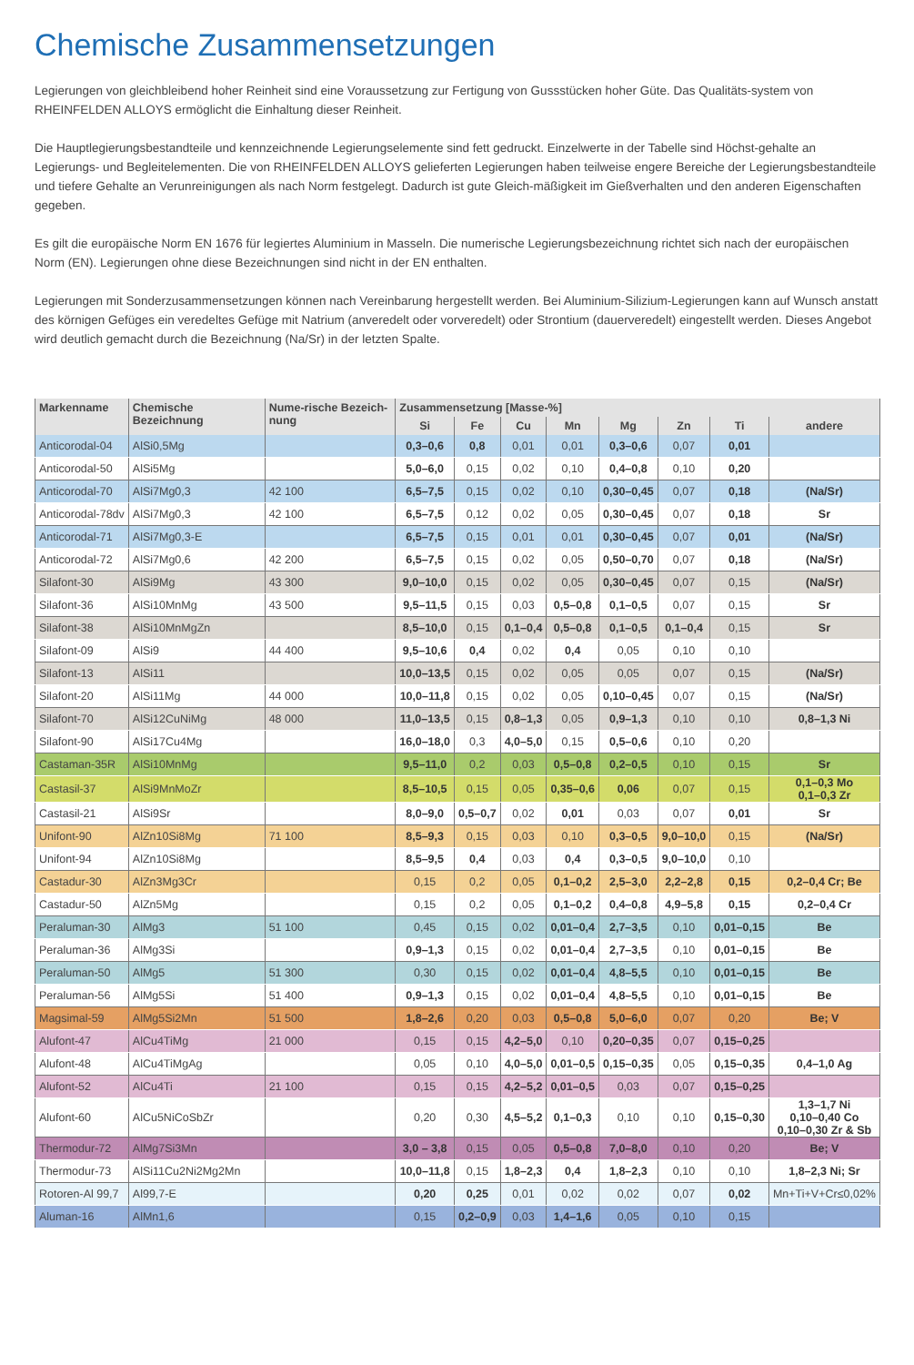Chemische Zusammensetzungen
Legierungen von gleichbleibend hoher Reinheit sind eine Voraussetzung zur Fertigung von Gussstücken hoher Güte. Das Qualitäts-system von RHEINFELDEN ALLOYS ermöglicht die Einhaltung dieser Reinheit.
Die Hauptlegierungsbestandteile und kennzeichnende Legierungselemente sind fett gedruckt. Einzelwerte in der Tabelle sind Höchst-gehalte an Legierungs- und Begleitelementen. Die von RHEINFELDEN ALLOYS gelieferten Legierungen haben teilweise engere Bereiche der Legierungsbestandteile und tiefere Gehalte an Verunreinigungen als nach Norm festgelegt. Dadurch ist gute Gleich-mäßigkeit im Gießverhalten und den anderen Eigenschaften gegeben.
Es gilt die europäische Norm EN 1676 für legiertes Aluminium in Masseln. Die numerische Legierungsbezeichnung richtet sich nach der europäischen Norm (EN). Legierungen ohne diese Bezeichnungen sind nicht in der EN enthalten.
Legierungen mit Sonderzusammensetzungen können nach Vereinbarung hergestellt werden. Bei Aluminium-Silizium-Legierungen kann auf Wunsch anstatt des körnigen Gefüges ein veredeltes Gefüge mit Natrium (anveredelt oder vorveredelt) oder Strontium (dauerveredelt) eingestellt werden. Dieses Angebot wird deutlich gemacht durch die Bezeichnung (Na/Sr) in der letzten Spalte.
| Markenname | Chemische Bezeichnung | Nume-rische Bezeich-nung | Zusammensetzung [Masse-%] | | | | | | | |
| --- | --- | --- | --- | --- | --- | --- | --- | --- | --- | --- |
| | | | Si | Fe | Cu | Mn | Mg | Zn | Ti | andere |
| Anticorodal-04 | AlSi0,5Mg | | 0,3–0,6 | 0,8 | 0,01 | 0,01 | 0,3–0,6 | 0,07 | 0,01 | |
| Anticorodal-50 | AlSi5Mg | | 5,0–6,0 | 0,15 | 0,02 | 0,10 | 0,4–0,8 | 0,10 | 0,20 | |
| Anticorodal-70 | AlSi7Mg0,3 | 42 100 | 6,5–7,5 | 0,15 | 0,02 | 0,10 | 0,30–0,45 | 0,07 | 0,18 | (Na/Sr) |
| Anticorodal-78dv | AlSi7Mg0,3 | 42 100 | 6,5–7,5 | 0,12 | 0,02 | 0,05 | 0,30–0,45 | 0,07 | 0,18 | Sr |
| Anticorodal-71 | AlSi7Mg0,3-E | | 6,5–7,5 | 0,15 | 0,01 | 0,01 | 0,30–0,45 | 0,07 | 0,01 | (Na/Sr) |
| Anticorodal-72 | AlSi7Mg0,6 | 42 200 | 6,5–7,5 | 0,15 | 0,02 | 0,05 | 0,50–0,70 | 0,07 | 0,18 | (Na/Sr) |
| Silafont-30 | AlSi9Mg | 43 300 | 9,0–10,0 | 0,15 | 0,02 | 0,05 | 0,30–0,45 | 0,07 | 0,15 | (Na/Sr) |
| Silafont-36 | AlSi10MnMg | 43 500 | 9,5–11,5 | 0,15 | 0,03 | 0,5–0,8 | 0,1–0,5 | 0,07 | 0,15 | Sr |
| Silafont-38 | AlSi10MnMgZn | | 8,5–10,0 | 0,15 | 0,1–0,4 | 0,5–0,8 | 0,1–0,5 | 0,1–0,4 | 0,15 | Sr |
| Silafont-09 | AlSi9 | 44 400 | 9,5–10,6 | 0,4 | 0,02 | 0,4 | 0,05 | 0,10 | 0,10 | |
| Silafont-13 | AlSi11 | | 10,0–13,5 | 0,15 | 0,02 | 0,05 | 0,05 | 0,07 | 0,15 | (Na/Sr) |
| Silafont-20 | AlSi11Mg | 44 000 | 10,0–11,8 | 0,15 | 0,02 | 0,05 | 0,10–0,45 | 0,07 | 0,15 | (Na/Sr) |
| Silafont-70 | AlSi12CuNiMg | 48 000 | 11,0–13,5 | 0,15 | 0,8–1,3 | 0,05 | 0,9–1,3 | 0,10 | 0,10 | 0,8–1,3 Ni |
| Silafont-90 | AlSi17Cu4Mg | | 16,0–18,0 | 0,3 | 4,0–5,0 | 0,15 | 0,5–0,6 | 0,10 | 0,20 | |
| Castaman-35R | AlSi10MnMg | | 9,5–11,0 | 0,2 | 0,03 | 0,5–0,8 | 0,2–0,5 | 0,10 | 0,15 | Sr |
| Castasil-37 | AlSi9MnMoZr | | 8,5–10,5 | 0,15 | 0,05 | 0,35–0,6 | 0,06 | 0,07 | 0,15 | 0,1–0,3 Mo 0,1–0,3 Zr |
| Castasil-21 | AlSi9Sr | | 8,0–9,0 | 0,5–0,7 | 0,02 | 0,01 | 0,03 | 0,07 | 0,01 | Sr |
| Unifont-90 | AlZn10Si8Mg | 71 100 | 8,5–9,3 | 0,15 | 0,03 | 0,10 | 0,3–0,5 | 9,0–10,0 | 0,15 | (Na/Sr) |
| Unifont-94 | AlZn10Si8Mg | | 8,5–9,5 | 0,4 | 0,03 | 0,4 | 0,3–0,5 | 9,0–10,0 | 0,10 | |
| Castadur-30 | AlZn3Mg3Cr | | 0,15 | 0,2 | 0,05 | 0,1–0,2 | 2,5–3,0 | 2,2–2,8 | 0,15 | 0,2–0,4 Cr; Be |
| Castadur-50 | AlZn5Mg | | 0,15 | 0,2 | 0,05 | 0,1–0,2 | 0,4–0,8 | 4,9–5,8 | 0,15 | 0,2–0,4 Cr |
| Peraluman-30 | AlMg3 | 51 100 | 0,45 | 0,15 | 0,02 | 0,01–0,4 | 2,7–3,5 | 0,10 | 0,01–0,15 | Be |
| Peraluman-36 | AlMg3Si | | 0,9–1,3 | 0,15 | 0,02 | 0,01–0,4 | 2,7–3,5 | 0,10 | 0,01–0,15 | Be |
| Peraluman-50 | AlMg5 | 51 300 | 0,30 | 0,15 | 0,02 | 0,01–0,4 | 4,8–5,5 | 0,10 | 0,01–0,15 | Be |
| Peraluman-56 | AlMg5Si | 51 400 | 0,9–1,3 | 0,15 | 0,02 | 0,01–0,4 | 4,8–5,5 | 0,10 | 0,01–0,15 | Be |
| Magsimal-59 | AlMg5Si2Mn | 51 500 | 1,8–2,6 | 0,20 | 0,03 | 0,5–0,8 | 5,0–6,0 | 0,07 | 0,20 | Be; V |
| Alufont-47 | AlCu4TiMg | 21 000 | 0,15 | 0,15 | 4,2–5,0 | 0,10 | 0,20–0,35 | 0,07 | 0,15–0,25 | |
| Alufont-48 | AlCu4TiMgAg | | 0,05 | 0,10 | 4,0–5,0 | 0,01–0,5 | 0,15–0,35 | 0,05 | 0,15–0,35 | 0,4–1,0 Ag |
| Alufont-52 | AlCu4Ti | 21 100 | 0,15 | 0,15 | 4,2–5,2 | 0,01–0,5 | 0,03 | 0,07 | 0,15–0,25 | |
| Alufont-60 | AlCu5NiCoSbZr | | 0,20 | 0,30 | 4,5–5,2 | 0,1–0,3 | 0,10 | 0,10 | 0,15–0,30 | 1,3–1,7 Ni 0,10–0,40 Co 0,10–0,30 Zr & Sb |
| Thermodur-72 | AlMg7Si3Mn | | 3,0 – 3,8 | 0,15 | 0,05 | 0,5–0,8 | 7,0–8,0 | 0,10 | 0,20 | Be; V |
| Thermodur-73 | AlSi11Cu2Ni2Mg2Mn | | 10,0–11,8 | 0,15 | 1,8–2,3 | 0,4 | 1,8–2,3 | 0,10 | 0,10 | 1,8–2,3 Ni; Sr |
| Rotoren-Al 99,7 | Al99,7-E | | 0,20 | 0,25 | 0,01 | 0,02 | 0,02 | 0,07 | 0,02 | Mn+Ti+V+Cr≤0,02% |
| Aluman-16 | AlMn1,6 | | 0,15 | 0,2–0,9 | 0,03 | 1,4–1,6 | 0,05 | 0,10 | 0,15 | |